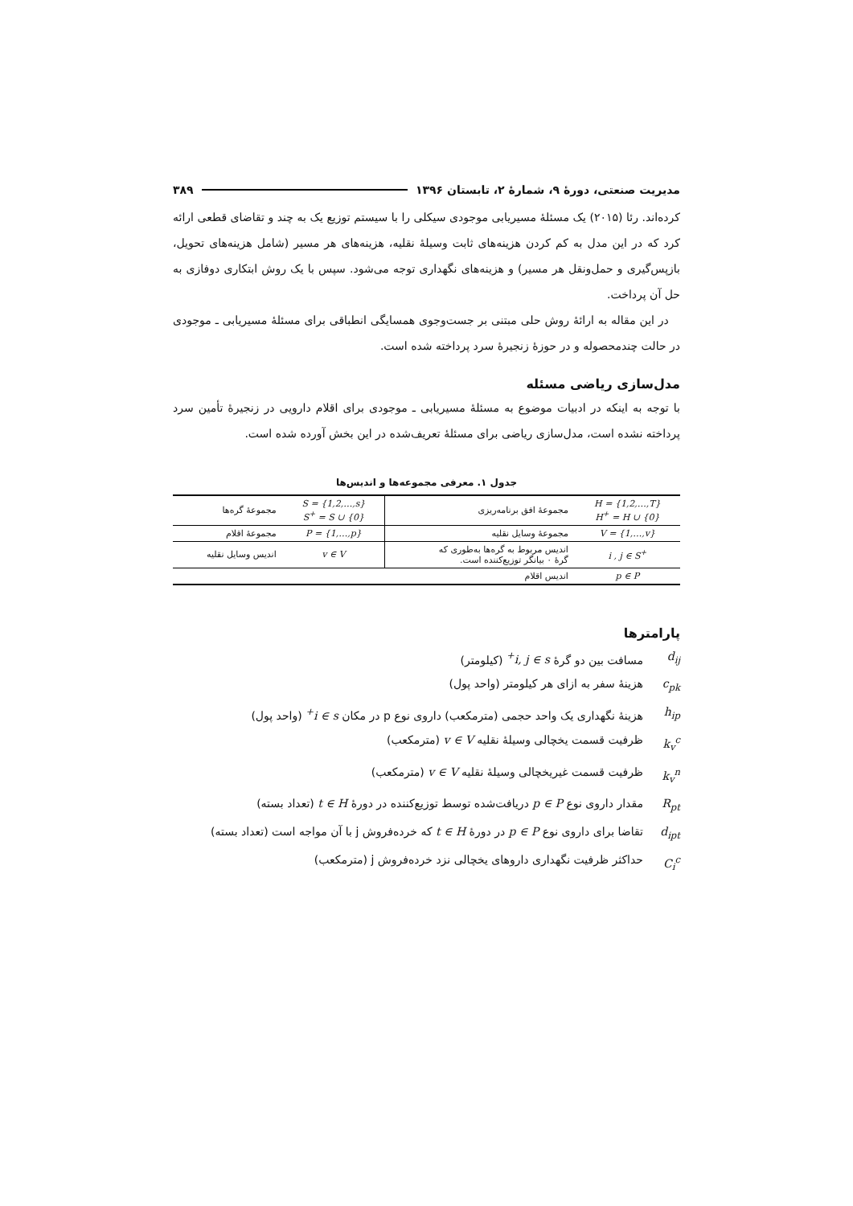مدیریت صنعتی، دورهٔ ۹، شمارهٔ ۲، تابستان ۱۳۹۶ ۳۸۹
کرده‌اند. رئا (۲۰۱۵) یک مسئلهٔ مسیریابی موجودی سیکلی را با سیستم توزیع یک به چند و تقاضای قطعی ارائه کرد که در این مدل به کم کردن هزینه‌های ثابت وسیلهٔ نقلیه، هزینه‌های هر مسیر (شامل هزینه‌های تحویل، بازپس‌گیری و حمل‌ونقل هر مسیر) و هزینه‌های نگهداری توجه می‌شود. سپس با یک روش ابتکاری دوفازی به حل آن پرداخت.
در این مقاله به ارائهٔ روش حلی مبتنی بر جست‌وجوی همسایگی انطباقی برای مسئلهٔ مسیریابی ـ موجودی در حالت چندمحصوله و در حوزهٔ زنجیرهٔ سرد پرداخته شده است.
مدل‌سازی ریاضی مسئله
با توجه به اینکه در ادبیات موضوع به مسئلهٔ مسیریابی ـ موجودی برای اقلام دارویی در زنجیرهٔ تأمین سرد پرداخته نشده است، مدل‌سازی ریاضی برای مسئلهٔ تعریف‌شده در این بخش آورده شده است.
جدول ۱. معرفی مجموعه‌ها و اندیس‌ها
| H = {1,2,…,T} H<sup>+</sup> = H ∪ {0} | مجموعهٔ افق برنامه‌ریزی | S = {1,2,…,s} S<sup>+</sup> = S ∪ {0} | مجموعهٔ گره‌ها |
| V = {1,…,v} | مجموعهٔ وسایل نقلیه | P = {1,…,p} | مجموعهٔ اقلام |
| i , j ∈ S<sup>+</sup> | اندیس مربوط به گره‌ها به‌طوری که گرهٔ ۰ بیانگر توزیع‌کننده است. | v ∈ V | اندیس وسایل نقلیه |
| p ∈ P | اندیس اقلام | | |
پارامترها
d<sub>ij</sub> مسافت بین دو گرهٔ i, j ∈ s<sup>+</sup> (کیلومتر)
c<sub>pk</sub> هزینهٔ سفر به ازای هر کیلومتر (واحد پول)
h<sub>ip</sub> هزینهٔ نگهداری یک واحد حجمی (مترمکعب) داروی نوع p در مکان i ∈ s<sup>+</sup> (واحد پول)
k<sub>v</sub><sup>c</sup> ظرفیت قسمت یخچالی وسیلهٔ نقلیه v ∈ V (مترمکعب)
k<sub>v</sub><sup>n</sup> ظرفیت قسمت غیریخچالی وسیلهٔ نقلیه v ∈ V (مترمکعب)
R<sub>pt</sub> مقدار داروی نوع p ∈ P دریافت‌شده توسط توزیع‌کننده در دورهٔ t ∈ H (تعداد بسته)
d<sub>ipt</sub> تقاضا برای داروی نوع p ∈ P در دورهٔ t ∈ H که خرده‌فروش j با آن مواجه است (تعداد بسته)
C<sub>i</sub><sup>c</sup> حداکثر ظرفیت نگهداری داروهای یخچالی نزد خرده‌فروش j (مترمکعب)